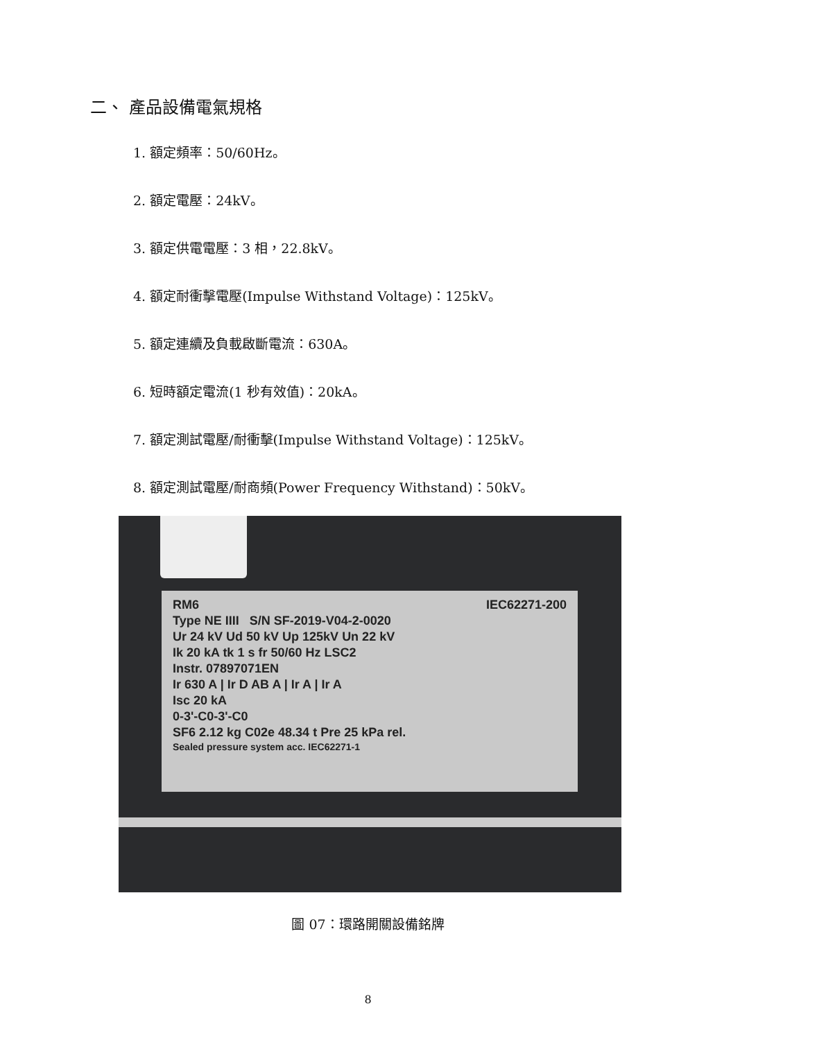二、 產品設備電氣規格
1. 額定頻率：50/60Hz。
2. 額定電壓：24kV。
3. 額定供電電壓：3 相，22.8kV。
4. 額定耐衝擊電壓(Impulse Withstand Voltage)：125kV。
5. 額定連續及負載啟斷電流：630A。
6. 短時額定電流(1 秒有效值)：20kA。
7. 額定測試電壓/耐衝擊(Impulse Withstand Voltage)：125kV。
8. 額定測試電壓/耐商頻(Power Frequency Withstand)：50kV。
RM6 IEC62271-200
Type NE IIII S/N SF-2019-V04-2-0020
Ur 24 kV Ud 50 kV Up 125kV Un 22 kV
Ik 20 kA tk 1 s fr 50/60 Hz LSC2
Instr. 07897071EN
Ir 630 A | Ir D AB A | Ir A | Ir A
Isc 20 kA
0-3'-C0-3'-C0
SF6 2.12 kg C02e 48.34 t Pre 25 kPa rel.
Sealed pressure system acc. IEC62271-1
圖 07：環路開關設備銘牌
8